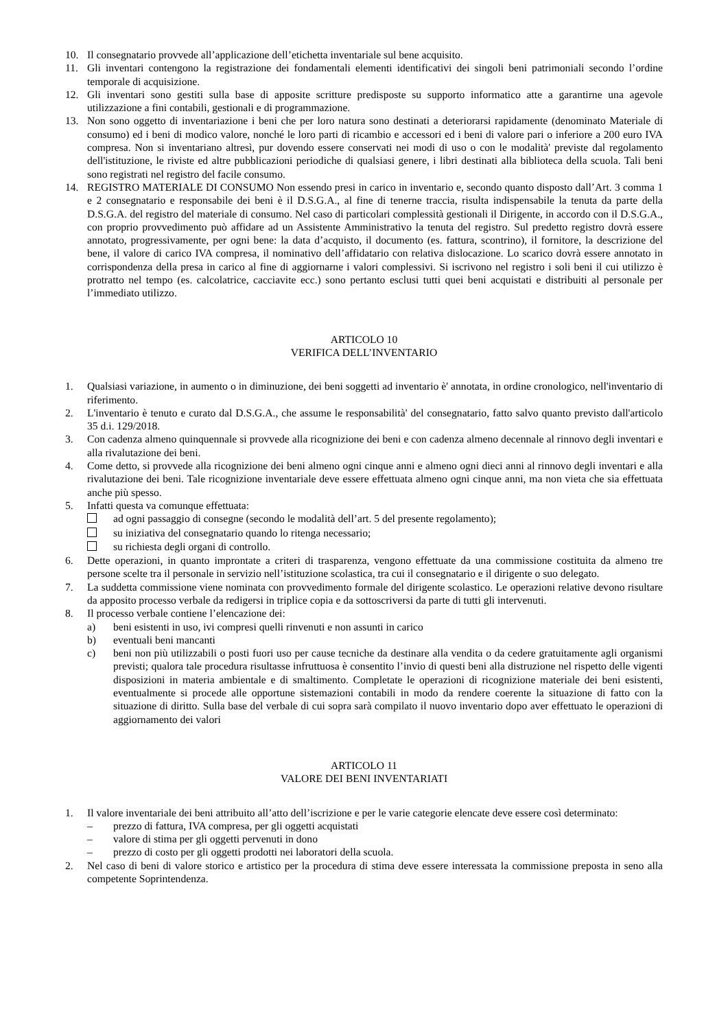10. Il consegnatario provvede all’applicazione dell’etichetta inventariale sul bene acquisito.
11. Gli inventari contengono la registrazione dei fondamentali elementi identificativi dei singoli beni patrimoniali secondo l’ordine temporale di acquisizione.
12. Gli inventari sono gestiti sulla base di apposite scritture predisposte su supporto informatico atte a garantirne una agevole utilizzazione a fini contabili, gestionali e di programmazione.
13. Non sono oggetto di inventariazione i beni che per loro natura sono destinati a deteriorarsi rapidamente (denominato Materiale di consumo) ed i beni di modico valore, nonché le loro parti di ricambio e accessori ed i beni di valore pari o inferiore a 200 euro IVA compresa. Non si inventariano altresì, pur dovendo essere conservati nei modi di uso o con le modalità' previste dal regolamento dell'istituzione, le riviste ed altre pubblicazioni periodiche di qualsiasi genere, i libri destinati alla biblioteca della scuola. Tali beni sono registrati nel registro del facile consumo.
14. REGISTRO MATERIALE DI CONSUMO Non essendo presi in carico in inventario e, secondo quanto disposto dall’Art. 3 comma 1 e 2 consegnatario e responsabile dei beni è il D.S.G.A., al fine di tenerne traccia, risulta indispensabile la tenuta da parte della D.S.G.A. del registro del materiale di consumo. Nel caso di particolari complessità gestionali il Dirigente, in accordo con il D.S.G.A., con proprio provvedimento può affidare ad un Assistente Amministrativo la tenuta del registro. Sul predetto registro dovrà essere annotato, progressivamente, per ogni bene: la data d’acquisto, il documento (es. fattura, scontrino), il fornitore, la descrizione del bene, il valore di carico IVA compresa, il nominativo dell’affidatario con relativa dislocazione. Lo scarico dovrà essere annotato in corrispondenza della presa in carico al fine di aggiornarne i valori complessivi. Si iscrivono nel registro i soli beni il cui utilizzo è protratto nel tempo (es. calcolatrice, cacciavite ecc.) sono pertanto esclusi tutti quei beni acquistati e distribuiti al personale per l’immediato utilizzo.
ARTICOLO 10
VERIFICA DELL’INVENTARIO
1. Qualsiasi variazione, in aumento o in diminuzione, dei beni soggetti ad inventario è' annotata, in ordine cronologico, nell'inventario di riferimento.
2. L'inventario è tenuto e curato dal D.S.G.A., che assume le responsabilità' del consegnatario, fatto salvo quanto previsto dall'articolo 35 d.i. 129/2018.
3. Con cadenza almeno quinquennale si provvede alla ricognizione dei beni e con cadenza almeno decennale al rinnovo degli inventari e alla rivalutazione dei beni.
4. Come detto, si provvede alla ricognizione dei beni almeno ogni cinque anni e almeno ogni dieci anni al rinnovo degli inventari e alla rivalutazione dei beni. Tale ricognizione inventariale deve essere effettuata almeno ogni cinque anni, ma non vieta che sia effettuata anche più spesso.
5. Infatti questa va comunque effettuata:
ad ogni passaggio di consegne (secondo le modalità dell’art. 5 del presente regolamento);
su iniziativa del consegnatario quando lo ritenga necessario;
su richiesta degli organi di controllo.
6. Dette operazioni, in quanto improntate a criteri di trasparenza, vengono effettuate da una commissione costituita da almeno tre persone scelte tra il personale in servizio nell’istituzione scolastica, tra cui il consegnatario e il dirigente o suo delegato.
7. La suddetta commissione viene nominata con provvedimento formale del dirigente scolastico. Le operazioni relative devono risultare da apposito processo verbale da redigersi in triplice copia e da sottoscriversi da parte di tutti gli intervenuti.
8. Il processo verbale contiene l’elencazione dei:
a) beni esistenti in uso, ivi compresi quelli rinvenuti e non assunti in carico
b) eventuali beni mancanti
c) beni non più utilizzabili o posti fuori uso per cause tecniche da destinare alla vendita o da cedere gratuitamente agli organismi previsti; qualora tale procedura risultasse infruttuosa è consentito l’invio di questi beni alla distruzione nel rispetto delle vigenti disposizioni in materia ambientale e di smaltimento. Completate le operazioni di ricognizione materiale dei beni esistenti, eventualmente si procede alle opportune sistemazioni contabili in modo da rendere coerente la situazione di fatto con la situazione di diritto. Sulla base del verbale di cui sopra sarà compilato il nuovo inventario dopo aver effettuato le operazioni di aggiornamento dei valori
ARTICOLO 11
VALORE DEI BENI INVENTARIATI
1. Il valore inventariale dei beni attribuito all’atto dell’iscrizione e per le varie categorie elencate deve essere così determinato:
– prezzo di fattura, IVA compresa, per gli oggetti acquistati
– valore di stima per gli oggetti pervenuti in dono
– prezzo di costo per gli oggetti prodotti nei laboratori della scuola.
2. Nel caso di beni di valore storico e artistico per la procedura di stima deve essere interessata la commissione preposta in seno alla competente Soprintendenza.